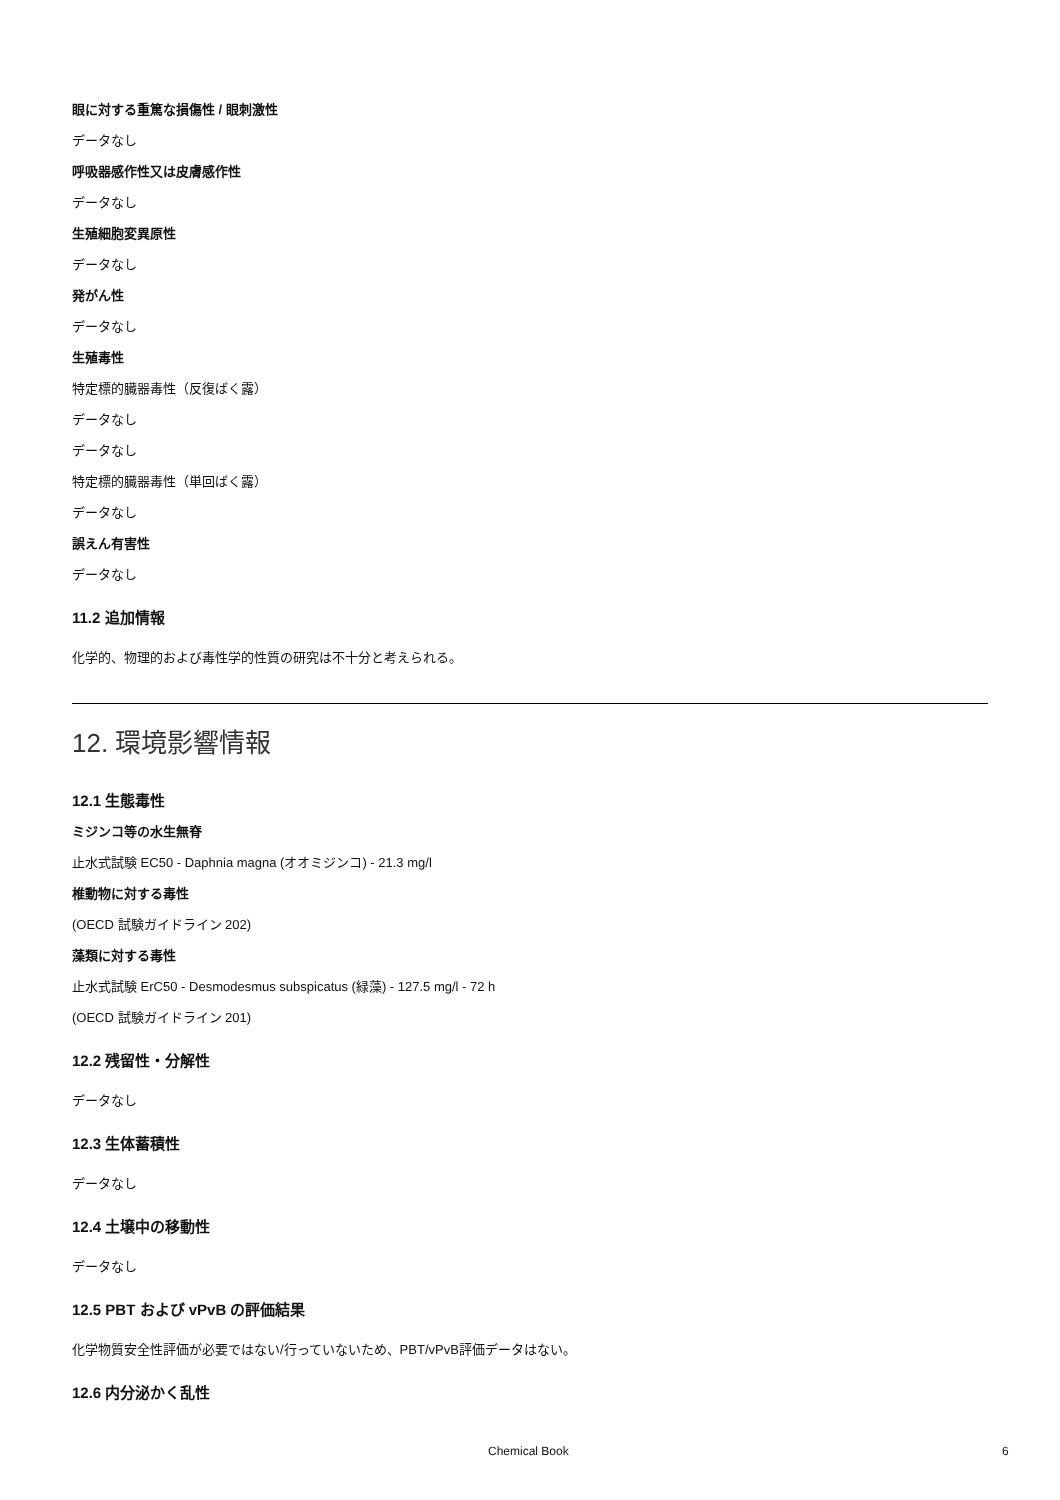眼に対する重篤な損傷性 / 眼刺激性
データなし
呼吸器感作性又は皮膚感作性
データなし
生殖細胞変異原性
データなし
発がん性
データなし
生殖毒性
特定標的臓器毒性（反復ばく露）
データなし
データなし
特定標的臓器毒性（単回ばく露）
データなし
誤えん有害性
データなし
11.2 追加情報
化学的、物理的および毒性学的性質の研究は不十分と考えられる。
12. 環境影響情報
12.1 生態毒性
ミジンコ等の水生無脊
止水式試験 EC50 - Daphnia magna (オオミジンコ) - 21.3 mg/l
椎動物に対する毒性
(OECD 試験ガイドライン 202)
藻類に対する毒性
止水式試験 ErC50 - Desmodesmus subspicatus (緑藻) - 127.5 mg/l - 72 h
(OECD 試験ガイドライン 201)
12.2 残留性・分解性
データなし
12.3 生体蓄積性
データなし
12.4 土壌中の移動性
データなし
12.5 PBT および vPvB の評価結果
化学物質安全性評価が必要ではない/行っていないため、PBT/vPvB評価データはない。
12.6 内分泌かく乱性
Chemical Book 6